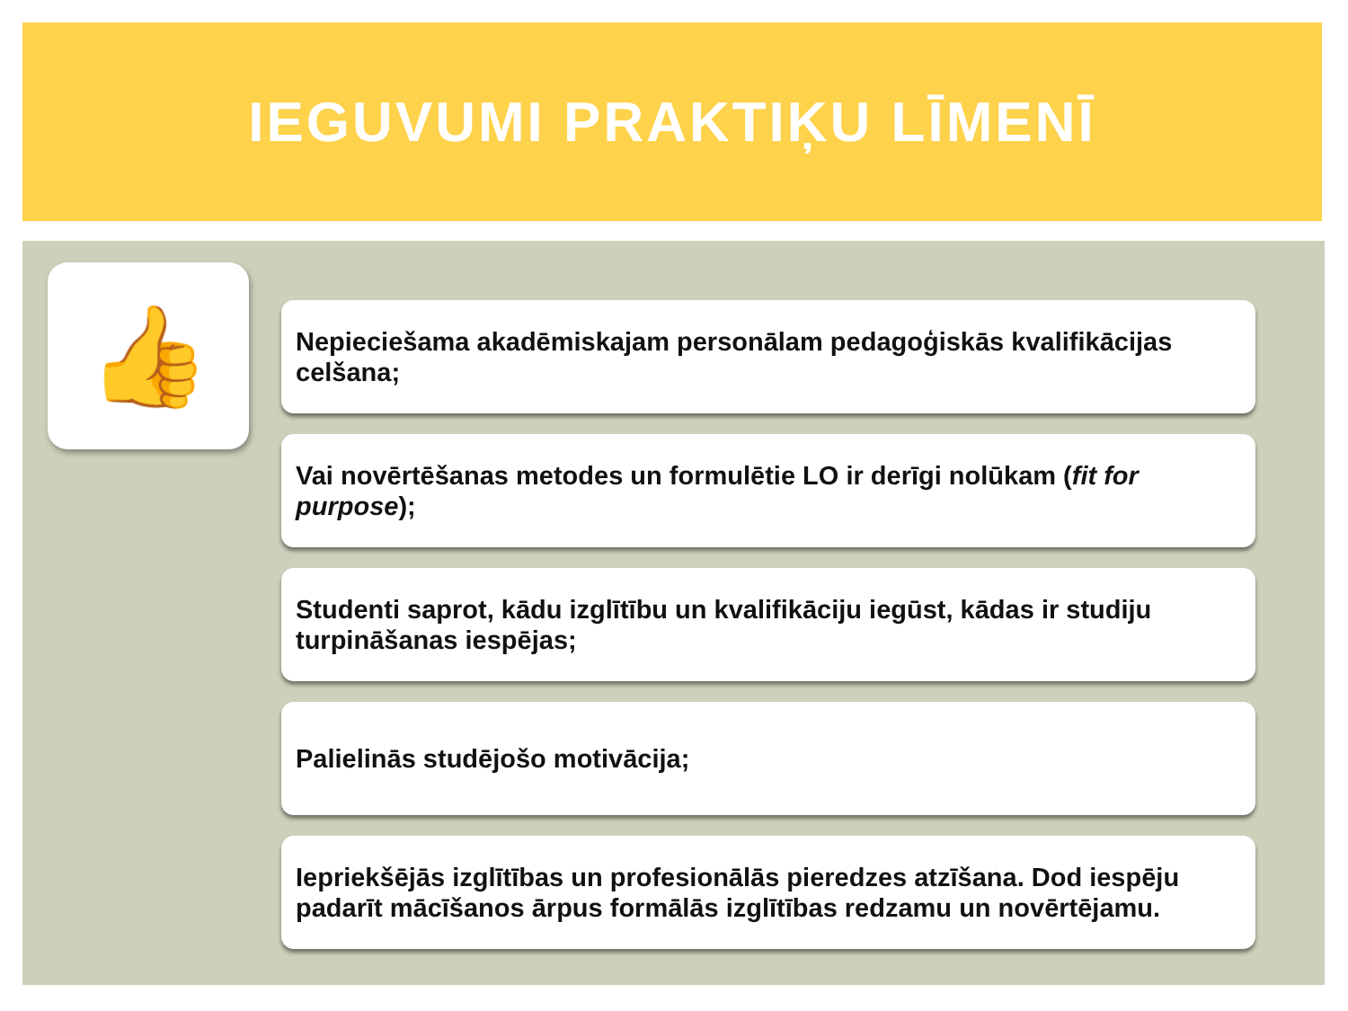IEGUVUMI PRAKTIĶU LĪMENĪ
👍
Nepieciešama akadēmiskajam personālam pedagoģiskās kvalifikācijas celšana;
Vai novērtēšanas metodes un formulētie LO ir derīgi nolūkam (fit for purpose);
Studenti saprot, kādu izglītību un kvalifikāciju iegūst, kādas ir studiju turpināšanas iespējas;
Palielinās studējošo motivācija;
Iepriekšējās izglītības un profesionālās pieredzes atzīšana. Dod iespēju padarīt mācīšanos ārpus formālās izglītības redzamu un novērtējamu.